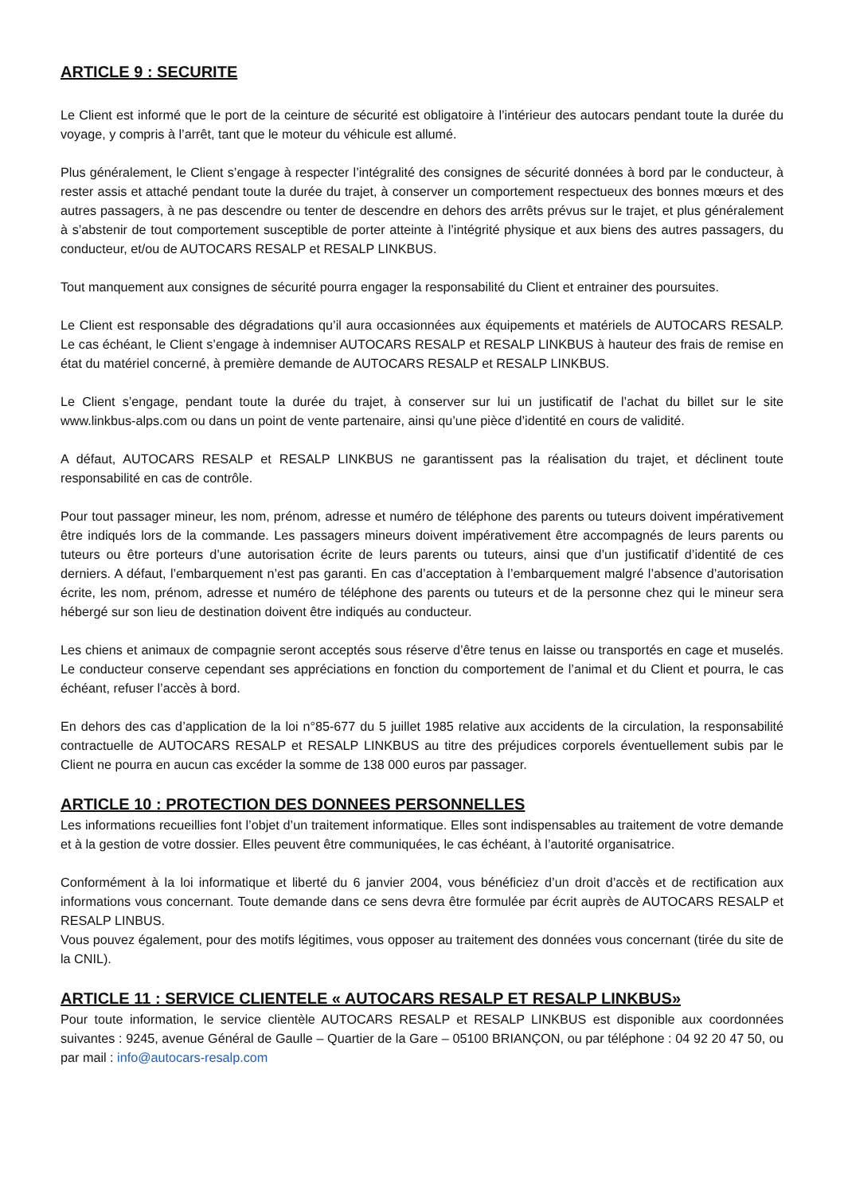ARTICLE 9 : SECURITE
Le Client est informé que le port de la ceinture de sécurité est obligatoire à l’intérieur des autocars pendant toute la durée du voyage, y compris à l’arrêt, tant que le moteur du véhicule est allumé.
Plus généralement, le Client s’engage à respecter l’intégralité des consignes de sécurité données à bord par le conducteur, à rester assis et attaché pendant toute la durée du trajet, à conserver un comportement respectueux des bonnes mœurs et des autres passagers, à ne pas descendre ou tenter de descendre en dehors des arrêts prévus sur le trajet, et plus généralement à s’abstenir de tout comportement susceptible de porter atteinte à l’intégrité physique et aux biens des autres passagers, du conducteur, et/ou de AUTOCARS RESALP et RESALP LINKBUS.
Tout manquement aux consignes de sécurité pourra engager la responsabilité du Client et entrainer des poursuites.
Le Client est responsable des dégradations qu’il aura occasionnées aux équipements et matériels de AUTOCARS RESALP. Le cas échéant, le Client s’engage à indemniser AUTOCARS RESALP et RESALP LINKBUS à hauteur des frais de remise en état du matériel concerné, à première demande de AUTOCARS RESALP et RESALP LINKBUS.
Le Client s’engage, pendant toute la durée du trajet, à conserver sur lui un justificatif de l’achat du billet sur le site www.linkbus-alps.com ou dans un point de vente partenaire, ainsi qu’une pièce d’identité en cours de validité.
A défaut, AUTOCARS RESALP et RESALP LINKBUS ne garantissent pas la réalisation du trajet, et déclinent toute responsabilité en cas de contrôle.
Pour tout passager mineur, les nom, prénom, adresse et numéro de téléphone des parents ou tuteurs doivent impérativement être indiqués lors de la commande. Les passagers mineurs doivent impérativement être accompagnés de leurs parents ou tuteurs ou être porteurs d’une autorisation écrite de leurs parents ou tuteurs, ainsi que d’un justificatif d’identité de ces derniers. A défaut, l’embarquement n’est pas garanti. En cas d’acceptation à l’embarquement malgré l’absence d’autorisation écrite, les nom, prénom, adresse et numéro de téléphone des parents ou tuteurs et de la personne chez qui le mineur sera hébergé sur son lieu de destination doivent être indiqués au conducteur.
Les chiens et animaux de compagnie seront acceptés sous réserve d’être tenus en laisse ou transportés en cage et muselés. Le conducteur conserve cependant ses appréciations en fonction du comportement de l’animal et du Client et pourra, le cas échéant, refuser l’accès à bord.
En dehors des cas d’application de la loi n°85-677 du 5 juillet 1985 relative aux accidents de la circulation, la responsabilité contractuelle de AUTOCARS RESALP et RESALP LINKBUS au titre des préjudices corporels éventuellement subis par le Client ne pourra en aucun cas excéder la somme de 138 000 euros par passager.
ARTICLE 10 : PROTECTION DES DONNEES PERSONNELLES
Les informations recueillies font l’objet d’un traitement informatique. Elles sont indispensables au traitement de votre demande et à la gestion de votre dossier. Elles peuvent être communiquées, le cas échéant, à l’autorité organisatrice.
Conformément à la loi informatique et liberté du 6 janvier 2004, vous bénéficiez d’un droit d’accès et de rectification aux informations vous concernant. Toute demande dans ce sens devra être formulée par écrit auprès de AUTOCARS RESALP et RESALP LINBUS.
Vous pouvez également, pour des motifs légitimes, vous opposer au traitement des données vous concernant (tirée du site de la CNIL).
ARTICLE 11 : SERVICE CLIENTELE « AUTOCARS RESALP ET RESALP LINKBUS»
Pour toute information, le service clientèle AUTOCARS RESALP et RESALP LINKBUS est disponible aux coordonnées suivantes : 9245, avenue Général de Gaulle – Quartier de la Gare – 05100 BRIANÇON, ou par téléphone : 04 92 20 47 50, ou par mail : info@autocars-resalp.com